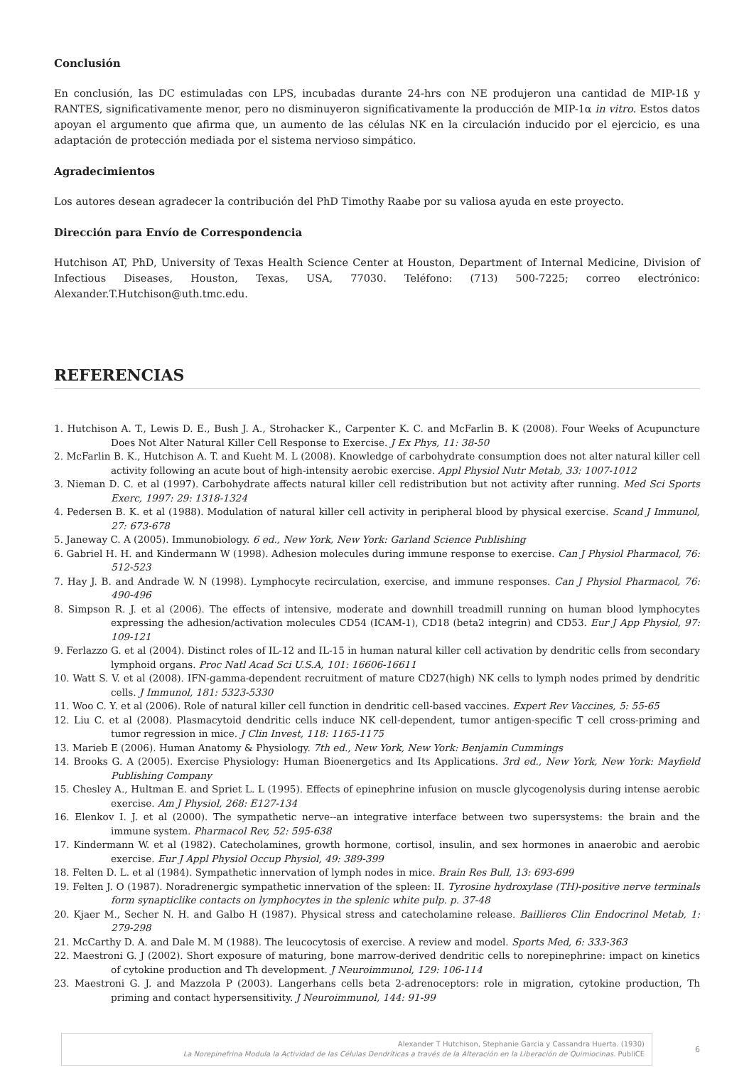Conclusión
En conclusión, las DC estimuladas con LPS, incubadas durante 24-hrs con NE produjeron una cantidad de MIP-1ß y RANTES, significativamente menor, pero no disminuyeron significativamente la producción de MIP-1α in vitro. Estos datos apoyan el argumento que afirma que, un aumento de las células NK en la circulación inducido por el ejercicio, es una adaptación de protección mediada por el sistema nervioso simpático.
Agradecimientos
Los autores desean agradecer la contribución del PhD Timothy Raabe por su valiosa ayuda en este proyecto.
Dirección para Envío de Correspondencia
Hutchison AT, PhD, University of Texas Health Science Center at Houston, Department of Internal Medicine, Division of Infectious Diseases, Houston, Texas, USA, 77030. Teléfono: (713) 500-7225; correo electrónico: Alexander.T.Hutchison@uth.tmc.edu.
REFERENCIAS
1. Hutchison A. T., Lewis D. E., Bush J. A., Strohacker K., Carpenter K. C. and McFarlin B. K (2008). Four Weeks of Acupuncture Does Not Alter Natural Killer Cell Response to Exercise. J Ex Phys, 11: 38-50
2. McFarlin B. K., Hutchison A. T. and Kueht M. L (2008). Knowledge of carbohydrate consumption does not alter natural killer cell activity following an acute bout of high-intensity aerobic exercise. Appl Physiol Nutr Metab, 33: 1007-1012
3. Nieman D. C. et al (1997). Carbohydrate affects natural killer cell redistribution but not activity after running. Med Sci Sports Exerc, 1997: 29: 1318-1324
4. Pedersen B. K. et al (1988). Modulation of natural killer cell activity in peripheral blood by physical exercise. Scand J Immunol, 27: 673-678
5. Janeway C. A (2005). Immunobiology. 6 ed., New York, New York: Garland Science Publishing
6. Gabriel H. H. and Kindermann W (1998). Adhesion molecules during immune response to exercise. Can J Physiol Pharmacol, 76: 512-523
7. Hay J. B. and Andrade W. N (1998). Lymphocyte recirculation, exercise, and immune responses. Can J Physiol Pharmacol, 76: 490-496
8. Simpson R. J. et al (2006). The effects of intensive, moderate and downhill treadmill running on human blood lymphocytes expressing the adhesion/activation molecules CD54 (ICAM-1), CD18 (beta2 integrin) and CD53. Eur J App Physiol, 97: 109-121
9. Ferlazzo G. et al (2004). Distinct roles of IL-12 and IL-15 in human natural killer cell activation by dendritic cells from secondary lymphoid organs. Proc Natl Acad Sci U.S.A, 101: 16606-16611
10. Watt S. V. et al (2008). IFN-gamma-dependent recruitment of mature CD27(high) NK cells to lymph nodes primed by dendritic cells. J Immunol, 181: 5323-5330
11. Woo C. Y. et al (2006). Role of natural killer cell function in dendritic cell-based vaccines. Expert Rev Vaccines, 5: 55-65
12. Liu C. et al (2008). Plasmacytoid dendritic cells induce NK cell-dependent, tumor antigen-specific T cell cross-priming and tumor regression in mice. J Clin Invest, 118: 1165-1175
13. Marieb E (2006). Human Anatomy & Physiology. 7th ed., New York, New York: Benjamin Cummings
14. Brooks G. A (2005). Exercise Physiology: Human Bioenergetics and Its Applications. 3rd ed., New York, New York: Mayfield Publishing Company
15. Chesley A., Hultman E. and Spriet L. L (1995). Effects of epinephrine infusion on muscle glycogenolysis during intense aerobic exercise. Am J Physiol, 268: E127-134
16. Elenkov I. J. et al (2000). The sympathetic nerve--an integrative interface between two supersystems: the brain and the immune system. Pharmacol Rev, 52: 595-638
17. Kindermann W. et al (1982). Catecholamines, growth hormone, cortisol, insulin, and sex hormones in anaerobic and aerobic exercise. Eur J Appl Physiol Occup Physiol, 49: 389-399
18. Felten D. L. et al (1984). Sympathetic innervation of lymph nodes in mice. Brain Res Bull, 13: 693-699
19. Felten J. O (1987). Noradrenergic sympathetic innervation of the spleen: II. Tyrosine hydroxylase (TH)-positive nerve terminals form synapticlike contacts on lymphocytes in the splenic white pulp. p. 37-48
20. Kjaer M., Secher N. H. and Galbo H (1987). Physical stress and catecholamine release. Baillieres Clin Endocrinol Metab, 1: 279-298
21. McCarthy D. A. and Dale M. M (1988). The leucocytosis of exercise. A review and model. Sports Med, 6: 333-363
22. Maestroni G. J (2002). Short exposure of maturing, bone marrow-derived dendritic cells to norepinephrine: impact on kinetics of cytokine production and Th development. J Neuroimmunol, 129: 106-114
23. Maestroni G. J. and Mazzola P (2003). Langerhans cells beta 2-adrenoceptors: role in migration, cytokine production, Th priming and contact hypersensitivity. J Neuroimmunol, 144: 91-99
Alexander T Hutchison, Stephanie Garcia y Cassandra Huerta. (1930)
La Norepinefrina Modula la Actividad de las Células Dendríticas a través de la Alteración en la Liberación de Quimiocinas. PubliCE
6